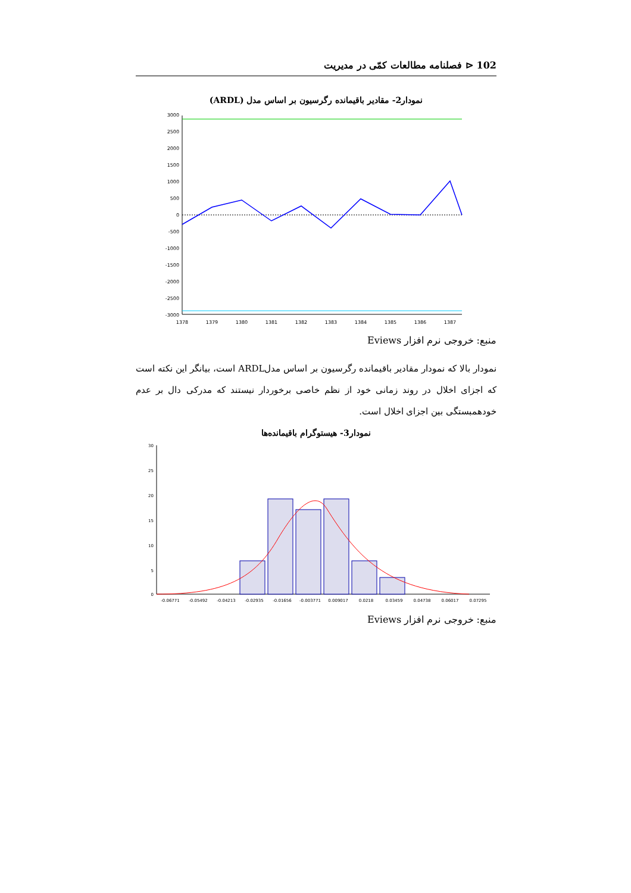102 ⊲ فصلنامه مطالعات کمّی در مدیریت
نمودار2- مقادیر باقیمانده رگرسیون بر اساس مدل (ARDL)
3000
2500
2000
1500
1000
500
0
-500
-1000
-1500
-2000
-2500
-3000
1378
1379
1380
1381
1382
1383
1384
1385
1386
1387
منبع: خروجی نرم افزار Eviews
نمودار بالا که نمودار مقادیر باقیمانده رگرسیون بر اساس مدلARDL است، بیانگر این نکته است که اجزای اخلال در روند زمانی خود از نظم خاصی برخوردار نیستند که مدرکی دال بر عدم خودهمبستگی بین اجزای اخلال است.
نمودار3- هیستوگرام باقیمانده‌ها
30
25
20
15
10
5
0
-0.06771
-0.05492
-0.04213
-0.02935
-0.01656
-0.003771
0.009017
0.0218
0.03459
0.04738
0.06017
0.07295
منبع: خروجی نرم افزار Eviews